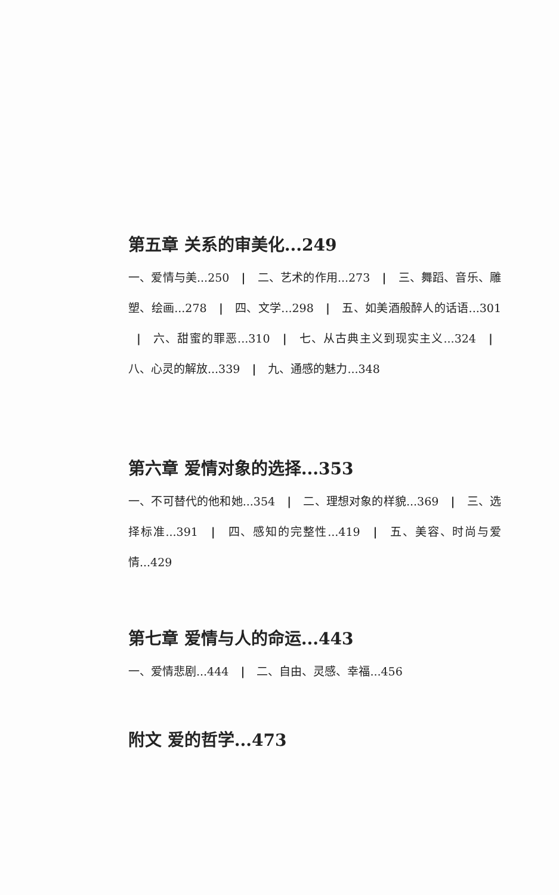第五章 关系的审美化...249
一、爱情与美...250 | 二、艺术的作用...273 | 三、舞蹈、音乐、雕塑、绘画...278 | 四、文学...298 | 五、如美酒般醉人的话语...301 | 六、甜蜜的罪恶...310 | 七、从古典主义到现实主义...324 | 八、心灵的解放...339 | 九、通感的魅力...348
第六章 爱情对象的选择...353
一、不可替代的他和她...354 | 二、理想对象的样貌...369 | 三、选择标准...391 | 四、感知的完整性...419 | 五、美容、时尚与爱情...429
第七章 爱情与人的命运...443
一、爱情悲剧...444 | 二、自由、灵感、幸福...456
附文 爱的哲学...473